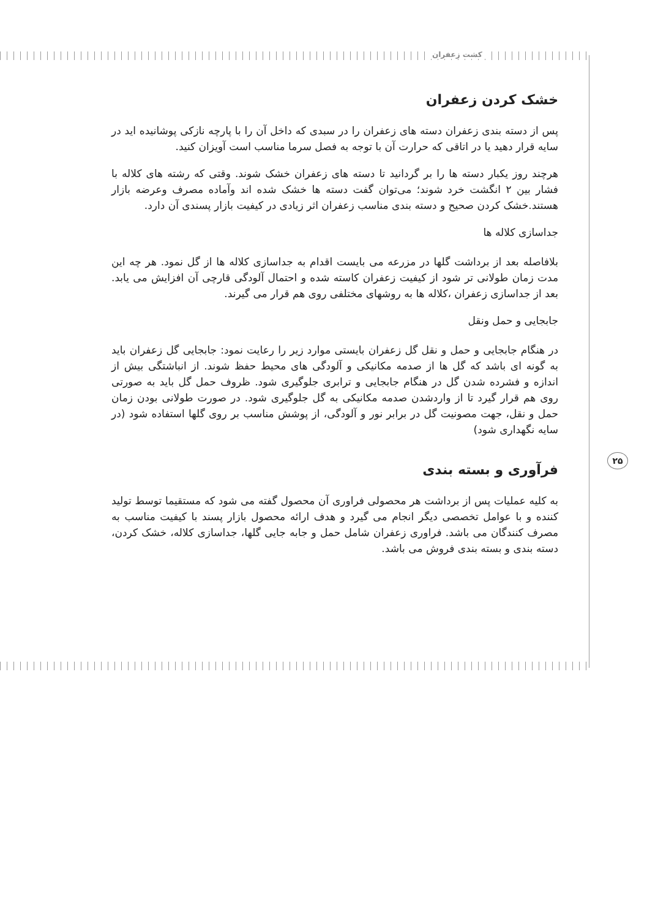کشت زعفران
خشک کردن زعفران
پس از دسته بندی زعفران دسته های زعفران را در سبدی که داخل آن را با پارچه نازکی پوشانیده اید در سایه قرار دهید یا در اتاقی که حرارت آن با توجه به فصل سرما مناسب است آویزان کنید.
هرچند روز یکبار دسته ها را بر گردانید تا دسته های زعفران خشک شوند. وقتی که رشته های کلاله با فشار بین ۲ انگشت خرد شوند؛ می‌توان گفت دسته ها خشک شده اند وآماده مصرف وعرضه بازار هستند.خشک کردن صحیح و دسته بندی مناسب زعفران اثر زیادی در کیفیت بازار پسندی آن دارد.
جداسازی کلاله ها
بلافاصله بعد از برداشت گلها در مزرعه می بایست اقدام به جداسازی کلاله ها از گل نمود. هر چه این مدت زمان طولانی تر شود از کیفیت زعفران کاسته شده و احتمال آلودگی قارچی آن افزایش می یابد. بعد از جداسازی زعفران ،کلاله ها به روشهای مختلفی روی هم قرار می گیرند.
جابجایی و حمل ونقل
در هنگام جابجایی و حمل و نقل گل زعفران بایستی موارد زیر را رعایت نمود: جابجایی گل زعفران باید به گونه ای باشد که گل ها از صدمه مکانیکی و آلودگی های محیط حفظ شوند. از انباشتگی بیش از اندازه و فشرده شدن گل در هنگام جابجایی و ترابری جلوگیری شود. ظروف حمل گل باید به صورتی روی هم قرار گیرد تا از واردشدن صدمه مکانیکی به گل جلوگیری شود. در صورت طولانی بودن زمان حمل و نقل، جهت مصونیت گل در برابر نور و آلودگی، از پوشش مناسب بر روی گلها استفاده شود (در سایه نگهداری شود)
فرآوری و بسته بندی
به کلیه عملیات پس از برداشت هر محصولی فراوری آن محصول گفته می شود که مستقیما توسط تولید کننده و با عوامل تخصصی دیگر انجام می گیرد و هدف ارائه محصول بازار پسند با کیفیت مناسب به مصرف کنندگان می باشد. فراوری زعفران شامل حمل و جابه جایی گلها، جداسازی کلاله، خشک کردن، دسته بندی و بسته بندی فروش می باشد.
۲۵